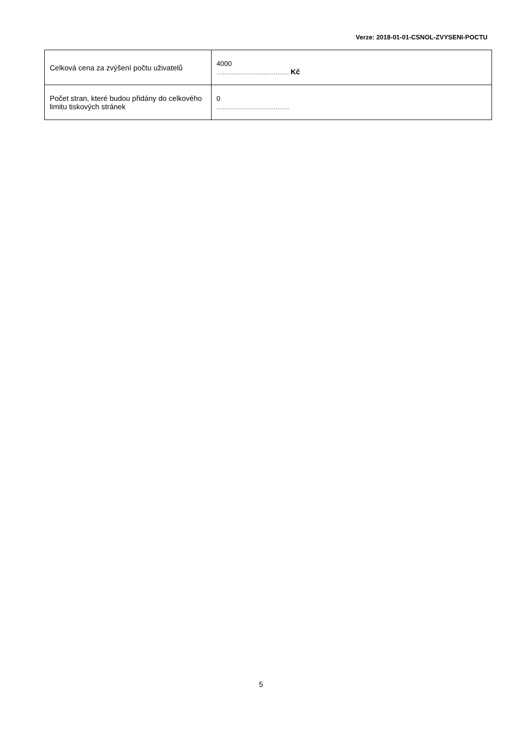Verze: 2018-01-01-CSNOL-ZVYSENI-POCTU
| Celková cena za zvýšení počtu uživatelů | 4000 ………………………………. Kč |
| Počet stran, které budou přidány do celkového limitu tiskových stránek | 0 ………………………………. |
5